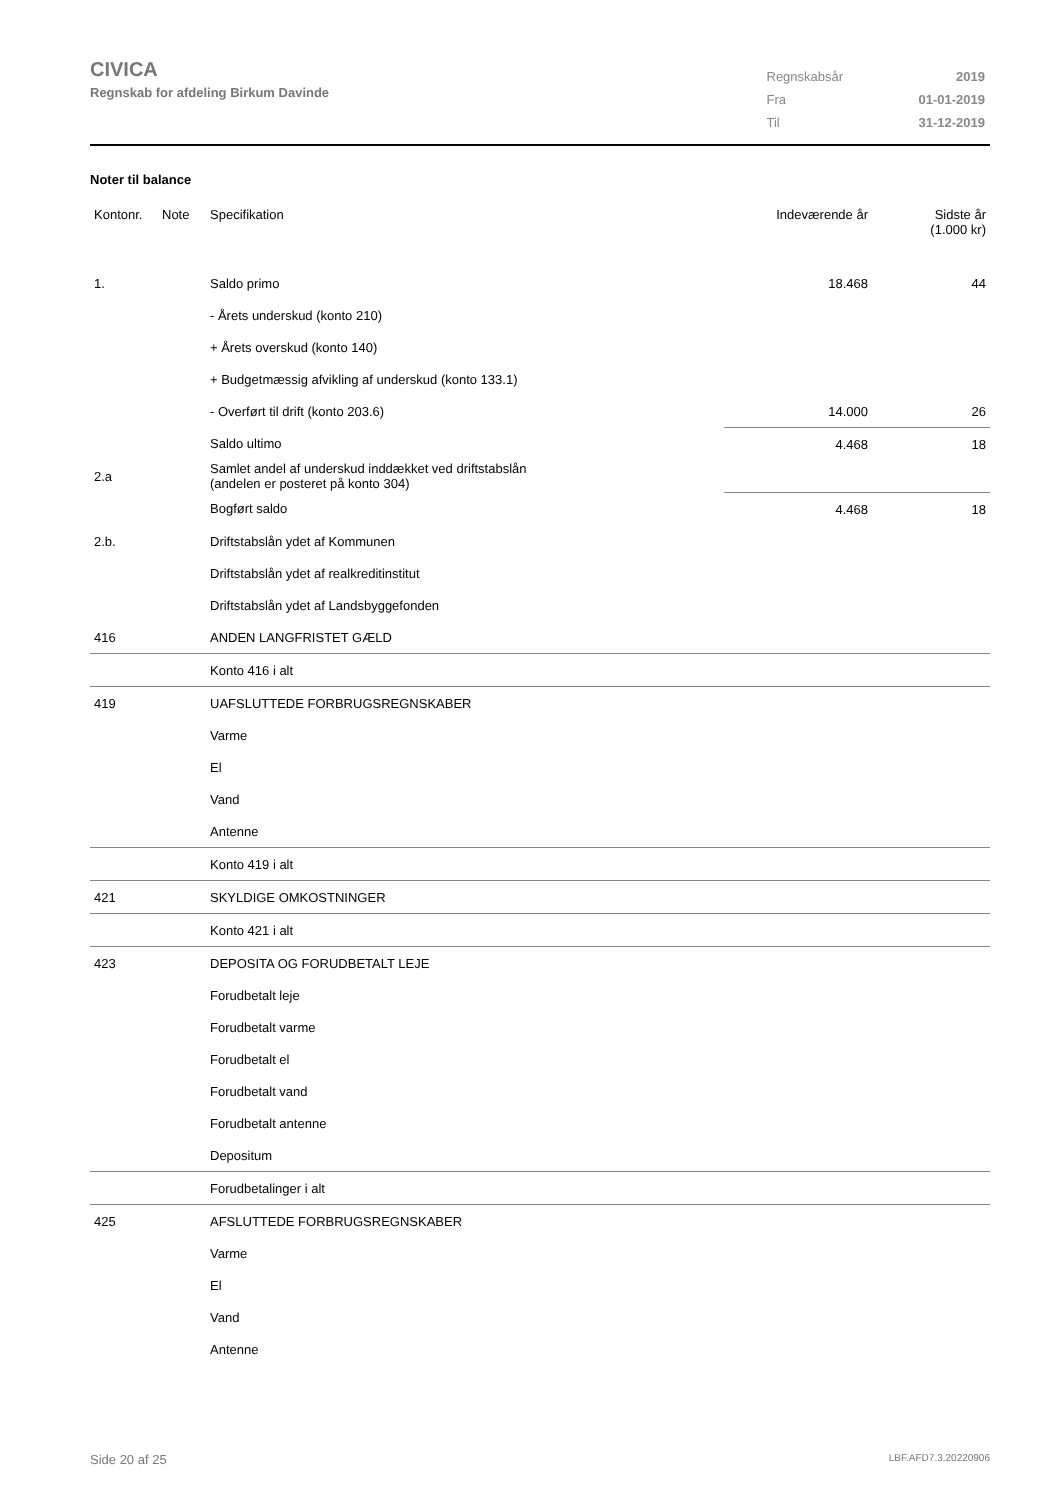CIVICA
Regnskab for afdeling Birkum Davinde
| Regnskabsår | 2019 |
| Fra | 01-01-2019 |
| Til | 31-12-2019 |
Noter til balance
| Kontonr. | Note | Specifikation | Indeværende år | Sidste år (1.000 kr) |
| --- | --- | --- | --- | --- |
| 1. | | Saldo primo | 18.468 | 44 |
| | | - Årets underskud (konto 210) | | |
| | | + Årets overskud (konto 140) | | |
| | | + Budgetmæssig afvikling af underskud (konto 133.1) | | |
| | | - Overført til drift (konto 203.6) | 14.000 | 26 |
| | | Saldo ultimo | 4.468 | 18 |
| 2.a | | Samlet andel af underskud inddækket ved driftstabslån (andelen er posteret på konto 304) | | |
| | | Bogført saldo | 4.468 | 18 |
| 2.b. | | Driftstabslån ydet af Kommunen | | |
| | | Driftstabslån ydet af realkreditinstitut | | |
| | | Driftstabslån ydet af Landsbyggefonden | | |
| 416 | | ANDEN LANGFRISTET GÆLD | | |
| | | Konto 416 i alt | | |
| 419 | | UAFSLUTTEDE FORBRUGSREGNSKABER | | |
| | | Varme | | |
| | | El | | |
| | | Vand | | |
| | | Antenne | | |
| | | Konto 419 i alt | | |
| 421 | | SKYLDIGE OMKOSTNINGER | | |
| | | Konto 421 i alt | | |
| 423 | | DEPOSITA OG FORUDBETALT LEJE | | |
| | | Forudbetalt leje | | |
| | | Forudbetalt varme | | |
| | | Forudbetalt el | | |
| | | Forudbetalt vand | | |
| | | Forudbetalt antenne | | |
| | | Depositum | | |
| | | Forudbetalinger i alt | | |
| 425 | | AFSLUTTEDE FORBRUGSREGNSKABER | | |
| | | Varme | | |
| | | El | | |
| | | Vand | | |
| | | Antenne | | |
Side 20 af 25 LBF.AFD7.3.20220906